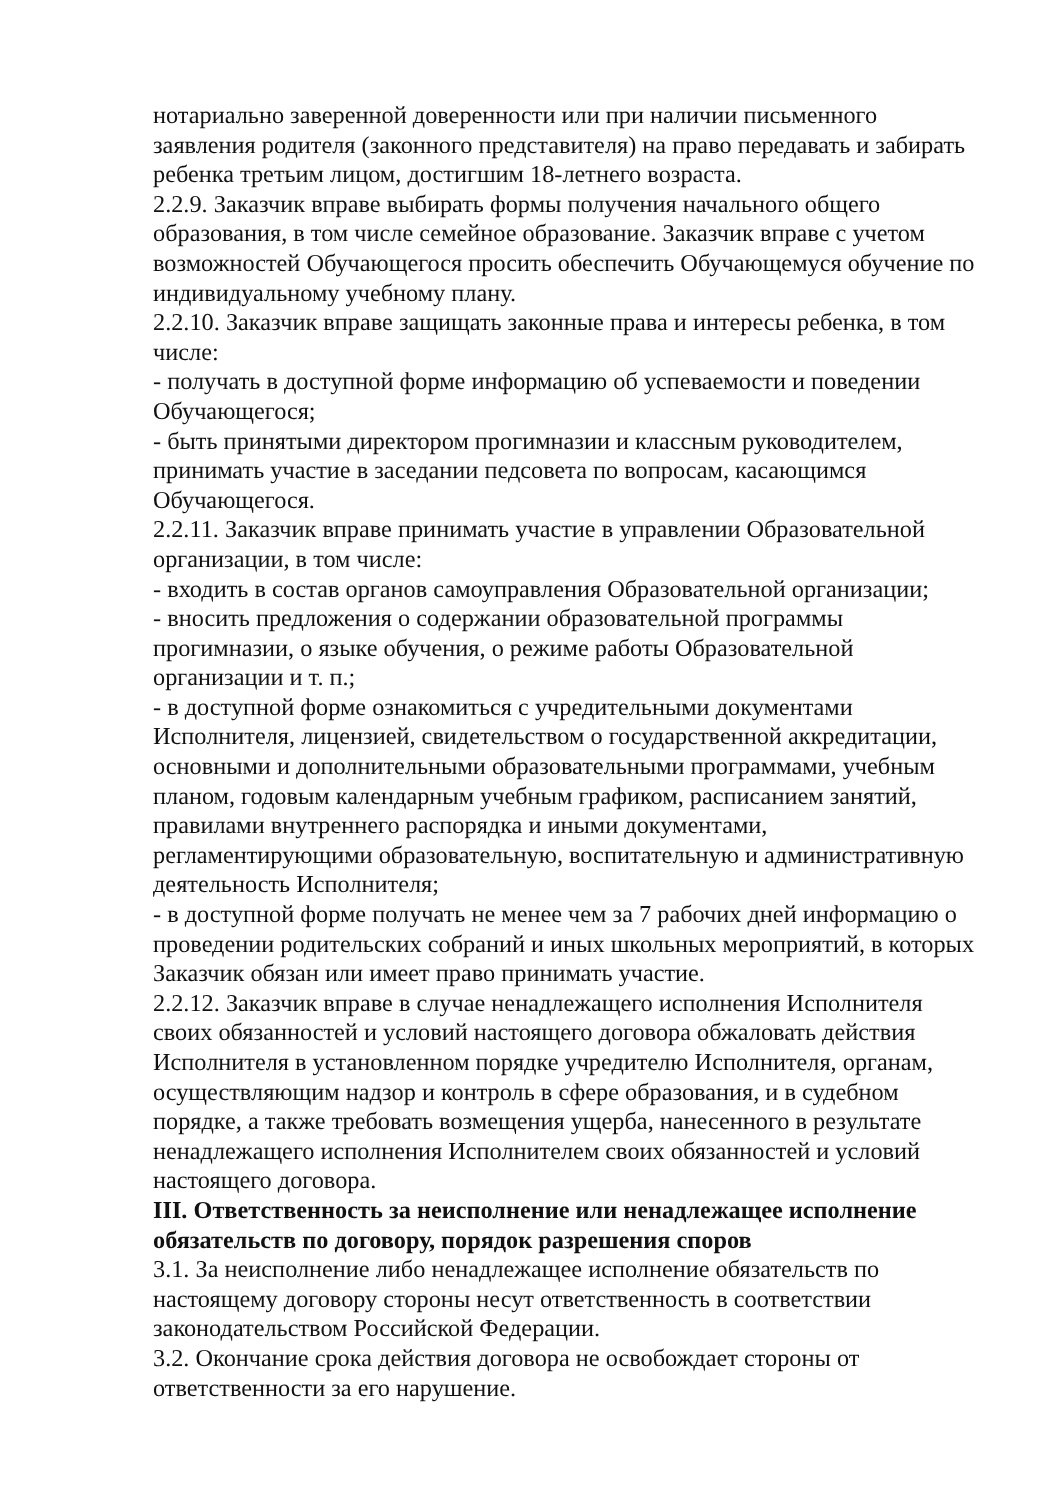нотариально заверенной доверенности или при наличии письменного заявления родителя (законного представителя) на право передавать и забирать ребенка третьим лицом, достигшим 18-летнего возраста.
2.2.9. Заказчик вправе выбирать формы получения начального общего образования, в том числе семейное образование. Заказчик вправе с учетом возможностей Обучающегося просить обеспечить Обучающемуся обучение по индивидуальному учебному плану.
2.2.10. Заказчик вправе защищать законные права и интересы ребенка, в том числе:
- получать в доступной форме информацию об успеваемости и поведении Обучающегося;
- быть принятыми директором прогимназии и классным руководителем, принимать участие в заседании педсовета по вопросам, касающимся Обучающегося.
2.2.11. Заказчик вправе принимать участие в управлении Образовательной организации, в том числе:
- входить в состав органов самоуправления Образовательной организации;
- вносить предложения о содержании образовательной программы прогимназии, о языке обучения, о режиме работы Образовательной организации и т. п.;
- в доступной форме ознакомиться с учредительными документами Исполнителя, лицензией, свидетельством о государственной аккредитации, основными и дополнительными образовательными программами, учебным планом, годовым календарным учебным графиком, расписанием занятий, правилами внутреннего распорядка и иными документами, регламентирующими образовательную, воспитательную и административную деятельность Исполнителя;
- в доступной форме получать не менее чем за 7 рабочих дней информацию о проведении родительских собраний и иных школьных мероприятий, в которых Заказчик обязан или имеет право принимать участие.
2.2.12. Заказчик вправе в случае ненадлежащего исполнения Исполнителя своих обязанностей и условий настоящего договора обжаловать действия Исполнителя в установленном порядке учредителю Исполнителя, органам, осуществляющим надзор и контроль в сфере образования, и в судебном порядке, а также требовать возмещения ущерба, нанесенного в результате ненадлежащего исполнения Исполнителем своих обязанностей и условий настоящего договора.
III. Ответственность за неисполнение или ненадлежащее исполнение обязательств по договору, порядок разрешения споров
3.1. За неисполнение либо ненадлежащее исполнение обязательств по настоящему договору стороны несут ответственность в соответствии законодательством Российской Федерации.
3.2. Окончание срока действия договора не освобождает стороны от ответственности за его нарушение.